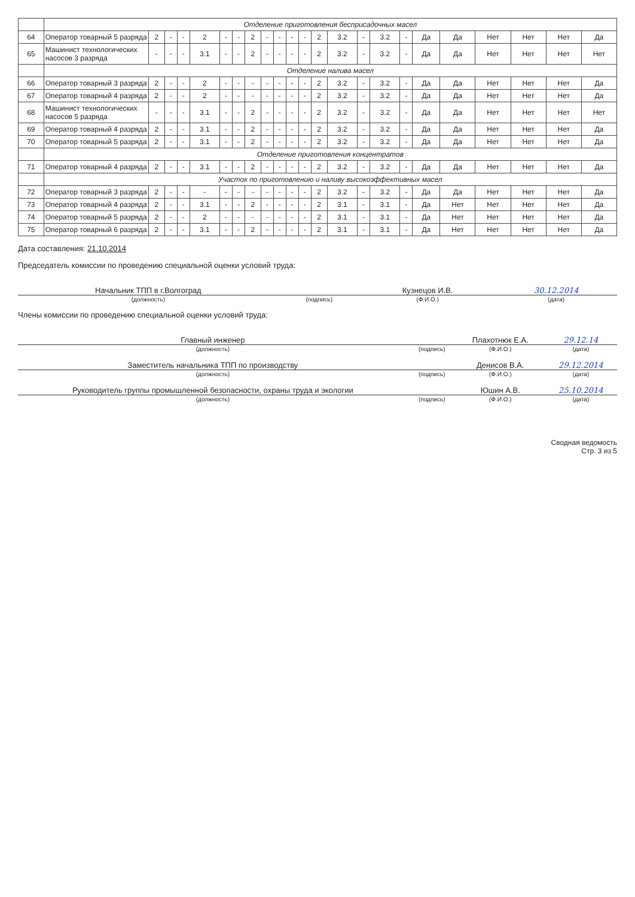| | Отделение приготовления бесприсадочных масел | | | | | | | | | | | | | | | | | | | | | | |
| 64 | Оператор товарный 5 разряда | 2 | - | - | 2 | - | - | 2 | - | - | - | - | 2 | 3.2 | - | 3.2 | - | Да | Да | Нет | Нет | Нет | Да |
| 65 | Машинист технологических насосов 3 разряда | - | - | - | 3.1 | - | - | 2 | - | - | - | - | 2 | 3.2 | - | 3.2 | - | Да | Да | Нет | Нет | Нет | Нет |
| | Отделение налива масел | | | | | | | | | | | | | | | | | | | | | | |
| 66 | Оператор товарный 3 разряда | 2 | - | - | 2 | - | - | - | - | - | - | - | 2 | 3.2 | - | 3.2 | - | Да | Да | Нет | Нет | Нет | Да |
| 67 | Оператор товарный 4 разряда | 2 | - | - | 2 | - | - | - | - | - | - | - | 2 | 3.2 | - | 3.2 | - | Да | Да | Нет | Нет | Нет | Да |
| 68 | Машинист технологических насосов 5 разряда | - | - | - | 3.1 | - | - | 2 | - | - | - | - | 2 | 3.2 | - | 3.2 | - | Да | Да | Нет | Нет | Нет | Нет |
| 69 | Оператор товарный 4 разряда | 2 | - | - | 3.1 | - | - | 2 | - | - | - | - | 2 | 3.2 | - | 3.2 | - | Да | Да | Нет | Нет | Нет | Да |
| 70 | Оператор товарный 5 разряда | 2 | - | - | 3.1 | - | - | 2 | - | - | - | - | 2 | 3.2 | - | 3.2 | - | Да | Да | Нет | Нет | Нет | Да |
| | Отделение приготовления концентратов | | | | | | | | | | | | | | | | | | | | | | |
| 71 | Оператор товарный 4 разряда | 2 | - | - | 3.1 | - | - | 2 | - | - | - | - | 2 | 3.2 | - | 3.2 | - | Да | Да | Нет | Нет | Нет | Да |
| | Участок по приготовлению и наливу высокоэффективных масел | | | | | | | | | | | | | | | | | | | | | | |
| 72 | Оператор товарный 3 разряда | 2 | - | - | - | - | - | - | - | - | - | - | 2 | 3.2 | - | 3.2 | - | Да | Да | Нет | Нет | Нет | Да |
| 73 | Оператор товарный 4 разряда | 2 | - | - | 3.1 | - | - | 2 | - | - | - | - | 2 | 3.1 | - | 3.1 | - | Да | Нет | Нет | Нет | Нет | Да |
| 74 | Оператор товарный 5 разряда | 2 | - | - | 2 | - | - | - | - | - | - | - | 2 | 3.1 | - | 3.1 | - | Да | Нет | Нет | Нет | Нет | Да |
| 75 | Оператор товарный 6 разряда | 2 | - | - | 3.1 | - | - | 2 | - | - | - | - | 2 | 3.1 | - | 3.1 | - | Да | Нет | Нет | Нет | Нет | Да |
Дата составления: 21.10.2014
Председатель комиссии по проведению специальной оценки условий труда:
| Начальник ТПП в г.Волгоград | | Кузнецов И.В. | 30.12.2014 |
| (должность) | (подпись) | (Ф.И.О.) | (дата) |
Члены комиссии по проведению специальной оценки условий труда:
| Главный инженер | | Плахотнюк Е.А. | 29.12.14 |
| (должность) | (подпись) | (Ф.И.О.) | (дата) |
| Заместитель начальника ТПП по производству | | Денисов В.А. | 29.12.2014 |
| (должность) | (подпись) | (Ф.И.О.) | (дата) |
| Руководитель группы промышленной безопасности, охраны труда и экологии | | Юшин А.В. | 25.10.2014 |
| (должность) | (подпись) | (Ф.И.О.) | (дата) |
Сводная ведомость
Стр. 3 из 5